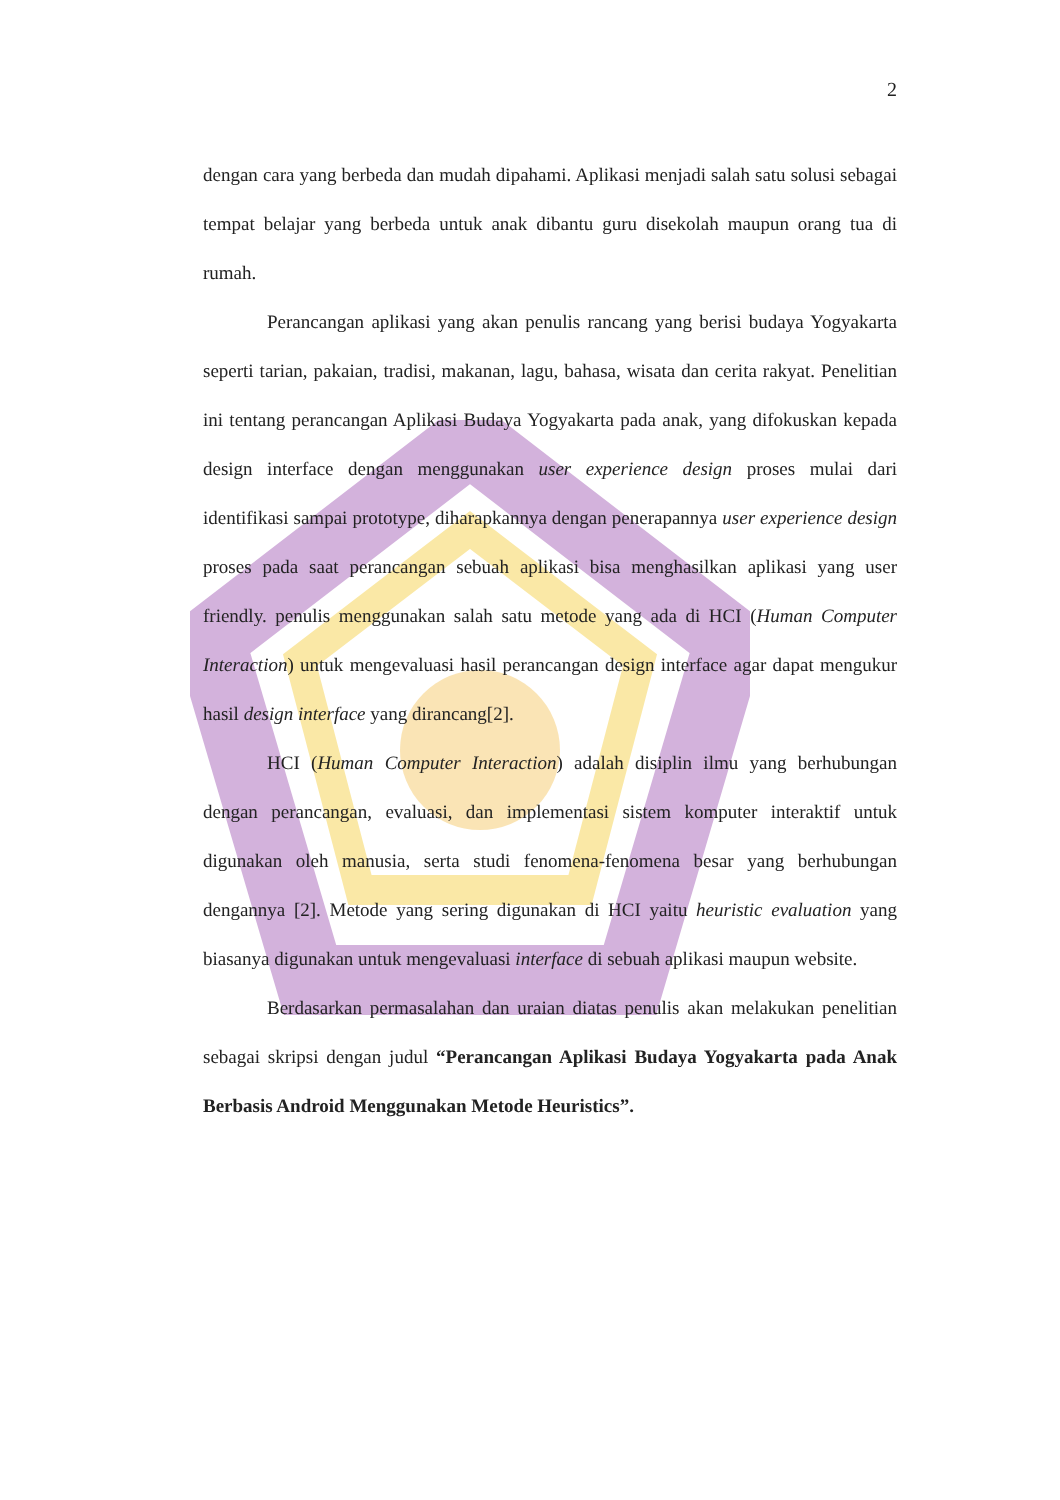2
dengan cara yang berbeda dan mudah dipahami. Aplikasi menjadi salah satu solusi sebagai tempat belajar yang berbeda untuk anak dibantu guru disekolah maupun orang tua di rumah.
Perancangan aplikasi yang akan penulis rancang yang berisi budaya Yogyakarta seperti tarian, pakaian, tradisi, makanan, lagu, bahasa, wisata dan cerita rakyat. Penelitian ini tentang perancangan Aplikasi Budaya Yogyakarta pada anak, yang difokuskan kepada design interface dengan menggunakan user experience design proses mulai dari identifikasi sampai prototype, diharapkannya dengan penerapannya user experience design proses pada saat perancangan sebuah aplikasi bisa menghasilkan aplikasi yang user friendly. penulis menggunakan salah satu metode yang ada di HCI (Human Computer Interaction) untuk mengevaluasi hasil perancangan design interface agar dapat mengukur hasil design interface yang dirancang[2].
HCI (Human Computer Interaction) adalah disiplin ilmu yang berhubungan dengan perancangan, evaluasi, dan implementasi sistem komputer interaktif untuk digunakan oleh manusia, serta studi fenomena-fenomena besar yang berhubungan dengannya [2]. Metode yang sering digunakan di HCI yaitu heuristic evaluation yang biasanya digunakan untuk mengevaluasi interface di sebuah aplikasi maupun website.
Berdasarkan permasalahan dan uraian diatas penulis akan melakukan penelitian sebagai skripsi dengan judul “Perancangan Aplikasi Budaya Yogyakarta pada Anak Berbasis Android Menggunakan Metode Heuristics”.